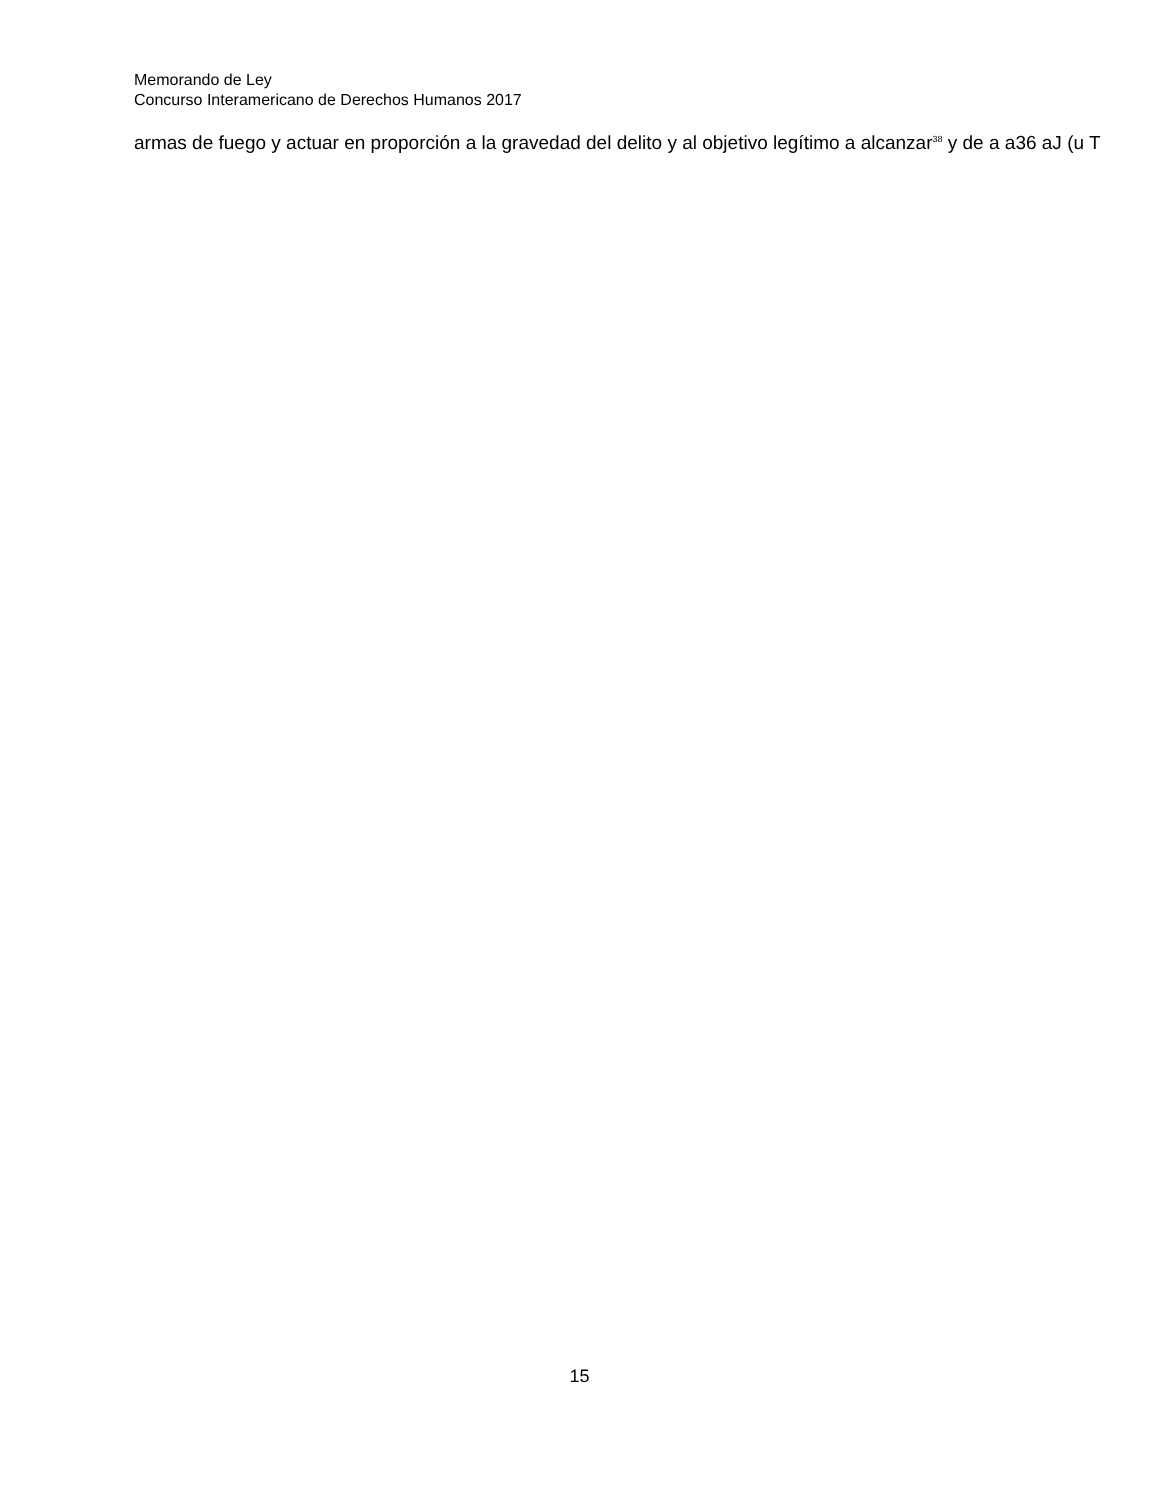Memorando de Ley
Concurso Interamericano de Derechos Humanos 2017
armas de fuego y actuar en proporción a la gravedad del delito y al objetivo legítimo a alcanzar<sup>38</sup> y de a a36 aJ (u T
15